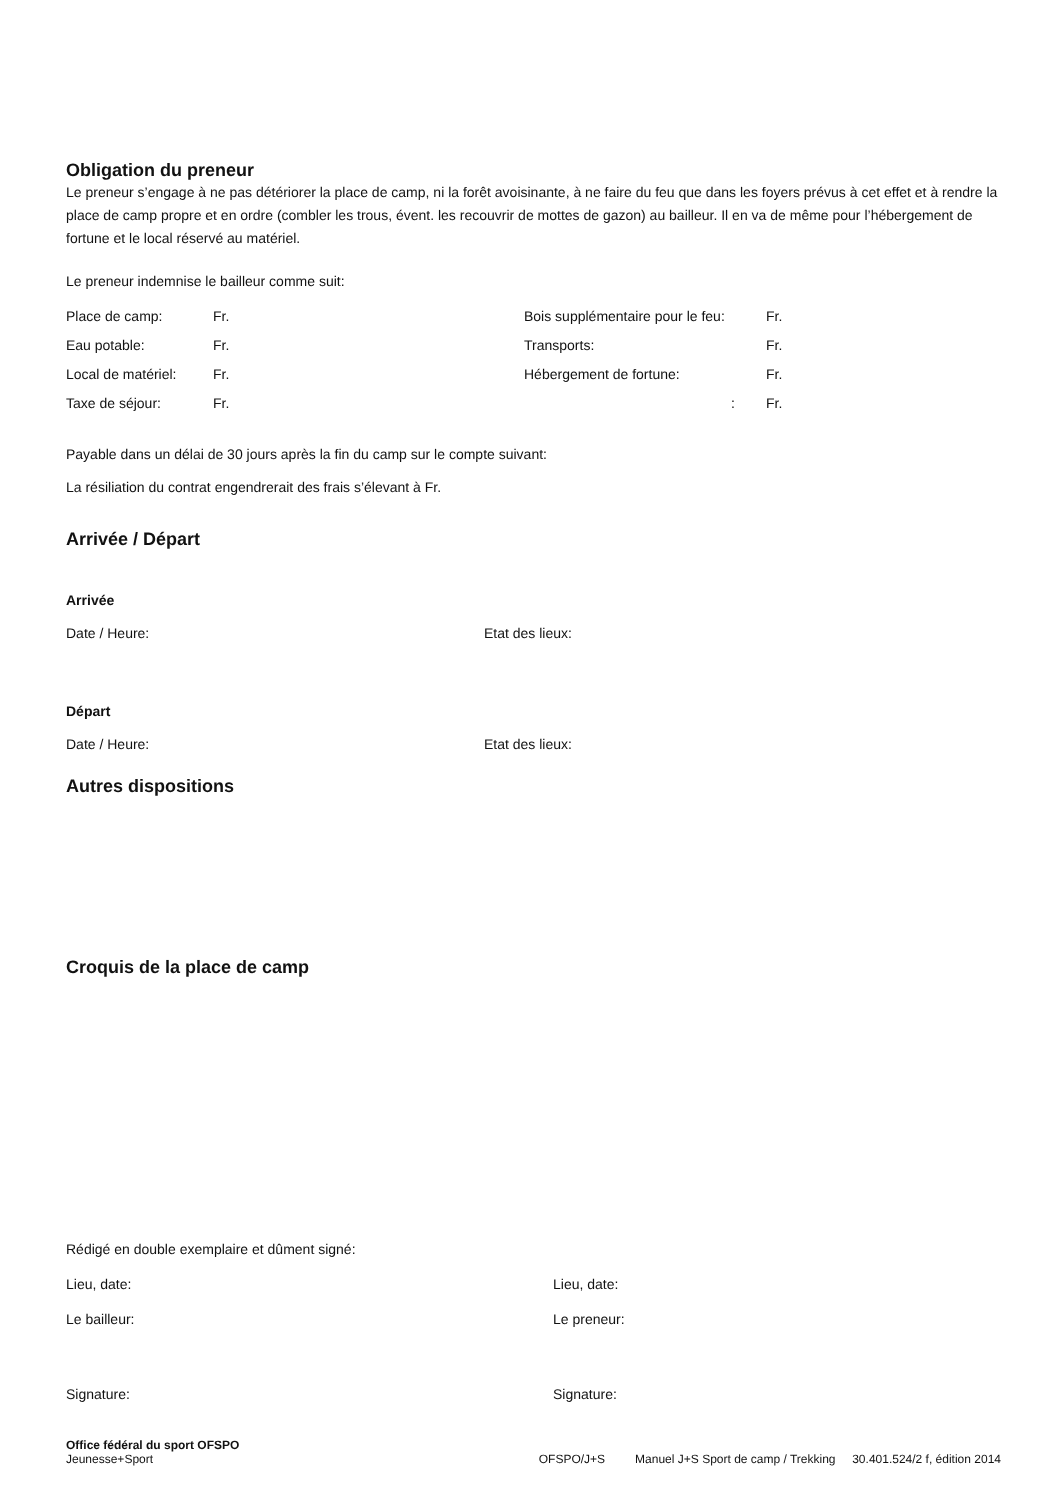Obligation du preneur
Le preneur s’engage à ne pas détériorer la place de camp, ni la forêt avoisinante, à ne faire du feu que dans les foyers prévus à cet effet et à rendre la place de camp propre et en ordre (combler les trous, évent. les recouvrir de mottes de gazon) au bailleur. Il en va de même pour l’hébergement de fortune et le local réservé au matériel.
Le preneur indemnise le bailleur comme suit:
Place de camp: Fr. Bois supplémentaire pour le feu: Fr.
Eau potable: Fr. Transports: Fr.
Local de matériel: Fr. Hébergement de fortune: Fr.
Taxe de séjour: Fr.: Fr.
Payable dans un délai de 30 jours après la fin du camp sur le compte suivant:
La résiliation du contrat engendrerait des frais s’élevant à Fr.
Arrivée / Départ
Arrivée
Date / Heure: Etat des lieux:
Départ
Date / Heure: Etat des lieux:
Autres dispositions
Croquis de la place de camp
Rédigé en double exemplaire et dûment signé:
Lieu, date: Lieu, date:
Le bailleur: Le preneur:
Signature: Signature:
Office fédéral du sport OFSPO
Jeunesse+Sport
OFSPO/J+S Manuel J+S Sport de camp / Trekking 30.401.524/2 f, édition 2014